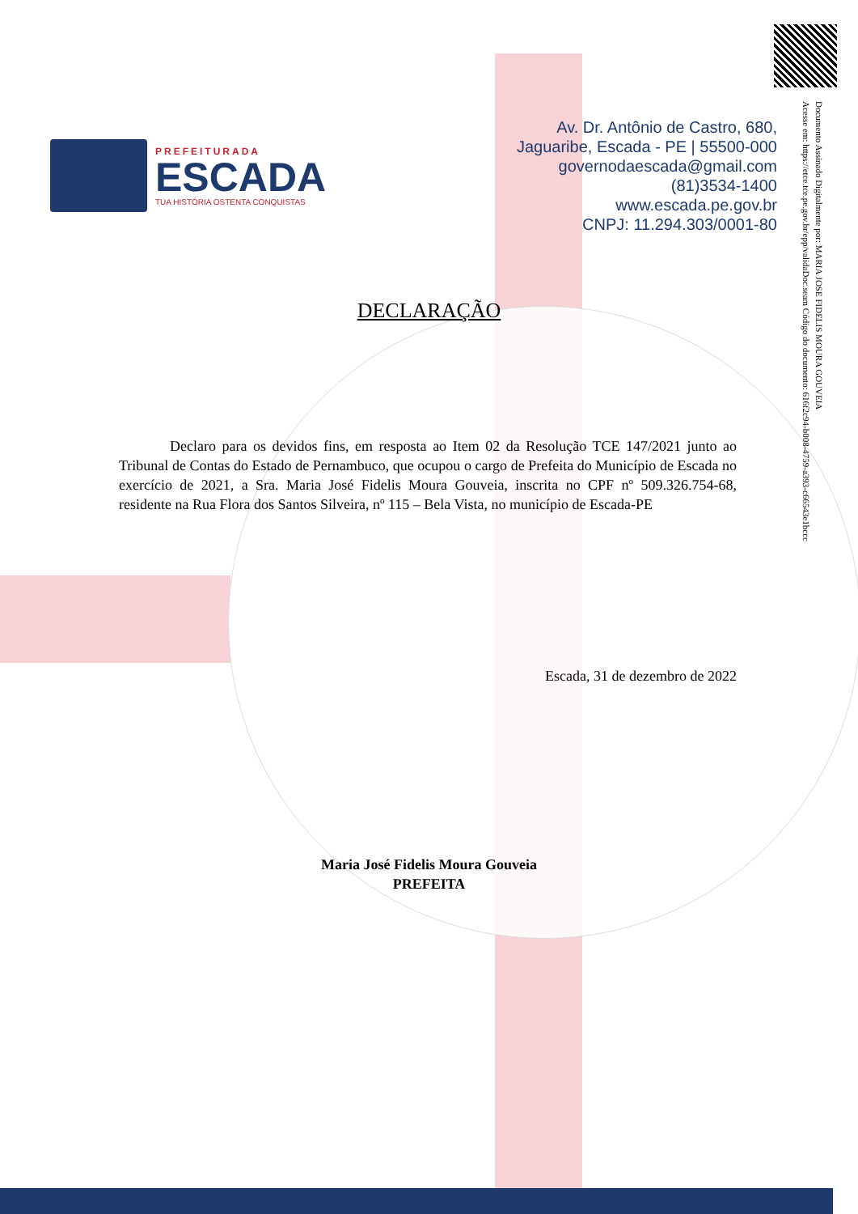Documento Assinado Digitalmente por: MARIA JOSE FIDELIS MOURA GOUVEIA
Acesse em: https://etce.tce.pe.gov.br/epp/validaDoc.seam Código do documento: 616f2c94-b008-4759-a393-c66543e1bccc
PREFEITURADA
ESCADA
TUA HISTÓRIA OSTENTA CONQUISTAS
Av. Dr. Antônio de Castro, 680,
Jaguaribe, Escada - PE | 55500-000
governodaescada@gmail.com
(81)3534-1400
www.escada.pe.gov.br
CNPJ: 11.294.303/0001-80
DECLARAÇÃO
Declaro para os devidos fins, em resposta ao Item 02 da Resolução TCE 147/2021 junto ao Tribunal de Contas do Estado de Pernambuco, que ocupou o cargo de Prefeita do Município de Escada no exercício de 2021, a Sra. Maria José Fidelis Moura Gouveia, inscrita no CPF nº 509.326.754-68, residente na Rua Flora dos Santos Silveira, nº 115 – Bela Vista, no município de Escada-PE
Escada, 31 de dezembro de 2022
Maria José Fidelis Moura Gouveia
PREFEITA